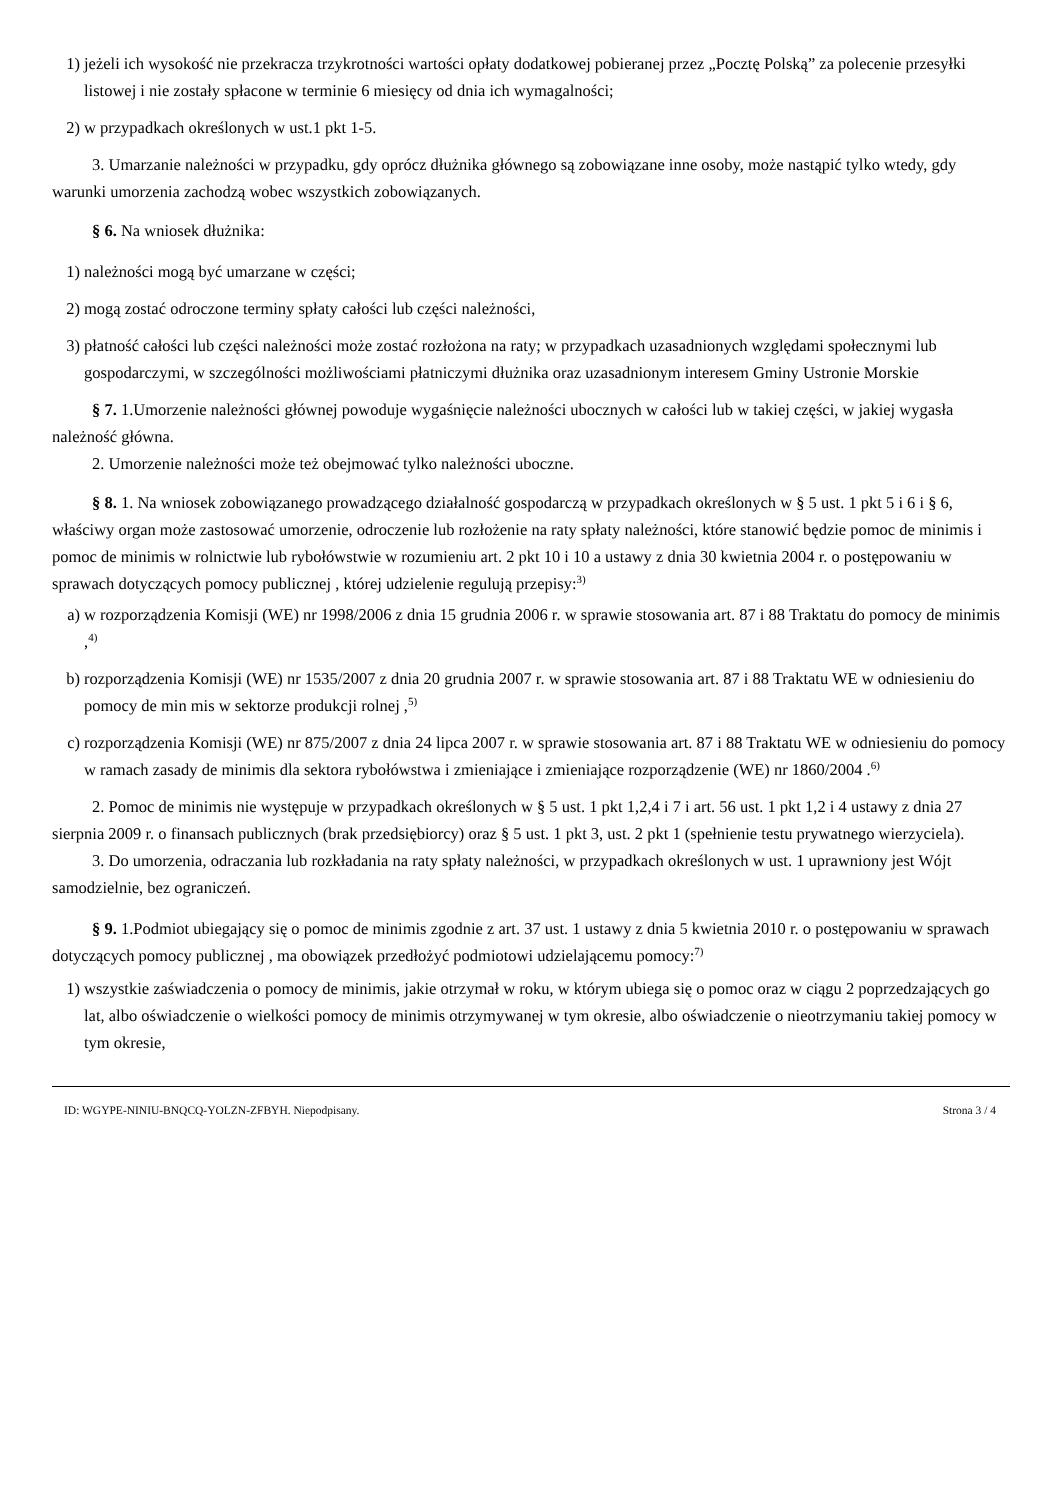1) jeżeli ich wysokość nie przekracza trzykrotności wartości opłaty dodatkowej pobieranej przez „Pocztę Polską” za polecenie przesyłki listowej i nie zostały spłacone w terminie 6 miesięcy od dnia ich wymagalności;
2) w przypadkach określonych w ust.1 pkt 1-5.
3. Umarzanie należności w przypadku, gdy oprócz dłużnika głównego są zobowiązane inne osoby, może nastąpić tylko wtedy, gdy warunki umorzenia zachodzą wobec wszystkich zobowiązanych.
§ 6. Na wniosek dłużnika:
1) należności mogą być umarzane w części;
2) mogą zostać odroczone terminy spłaty całości lub części należności,
3) płatność całości lub części należności może zostać rozłożona na raty; w przypadkach uzasadnionych względami społecznymi lub gospodarczymi, w szczególności możliwościami płatniczymi dłużnika oraz uzasadnionym interesem Gminy Ustronie Morskie
§ 7. 1.Umorzenie należności głównej powoduje wygaśnięcie należności ubocznych w całości lub w takiej części, w jakiej wygasła należność główna.
2. Umorzenie należności może też obejmować tylko należności uboczne.
§ 8. 1. Na wniosek zobowiązanego prowadzącego działalność gospodarczą w przypadkach określonych w § 5 ust. 1 pkt 5 i 6 i § 6, właściwy organ może zastosować umorzenie, odroczenie lub rozłożenie na raty spłaty należności, które stanowić będzie pomoc de minimis i pomoc de minimis w rolnictwie lub rybołówstwie w rozumieniu art. 2 pkt 10 i 10 a ustawy z dnia 30 kwietnia 2004 r. o postępowaniu w sprawach dotyczących pomocy publicznej , której udzielenie regulują przepisy:<sup>3)</sup>
a) w rozporządzenia Komisji (WE) nr 1998/2006 z dnia 15 grudnia 2006 r. w sprawie stosowania art. 87 i 88 Traktatu do pomocy de minimis ,<sup>4)</sup>
b) rozporządzenia Komisji (WE) nr 1535/2007 z dnia 20 grudnia 2007 r. w sprawie stosowania art. 87 i 88 Traktatu WE w odniesieniu do pomocy de min mis w sektorze produkcji rolnej ,<sup>5)</sup>
c) rozporządzenia Komisji (WE) nr 875/2007 z dnia 24 lipca 2007 r. w sprawie stosowania art. 87 i 88 Traktatu WE w odniesieniu do pomocy w ramach zasady de minimis dla sektora rybołówstwa i zmieniające i zmieniające rozporządzenie (WE) nr 1860/2004 .<sup>6)</sup>
2. Pomoc de minimis nie występuje w przypadkach określonych w § 5 ust. 1 pkt 1,2,4 i 7 i art. 56 ust. 1 pkt 1,2 i 4 ustawy z dnia 27 sierpnia 2009 r. o finansach publicznych (brak przedsiębiorcy) oraz § 5 ust. 1 pkt 3, ust. 2 pkt 1 (spełnienie testu prywatnego wierzyciela).
3. Do umorzenia, odraczania lub rozkładania na raty spłaty należności, w przypadkach określonych w ust. 1 uprawniony jest Wójt samodzielnie, bez ograniczeń.
§ 9. 1.Podmiot ubiegający się o pomoc de minimis zgodnie z art. 37 ust. 1 ustawy z dnia 5 kwietnia 2010 r. o postępowaniu w sprawach dotyczących pomocy publicznej , ma obowiązek przedłożyć podmiotowi udzielającemu pomocy:<sup>7)</sup>
1) wszystkie zaświadczenia o pomocy de minimis, jakie otrzymał w roku, w którym ubiega się o pomoc oraz w ciągu 2 poprzedzających go lat, albo oświadczenie o wielkości pomocy de minimis otrzymywanej w tym okresie, albo oświadczenie o nieotrzymaniu takiej pomocy w tym okresie,
ID: WGYPE-NINIU-BNQCQ-YOLZN-ZFBYH. Niepodpisany. Strona 3 / 4